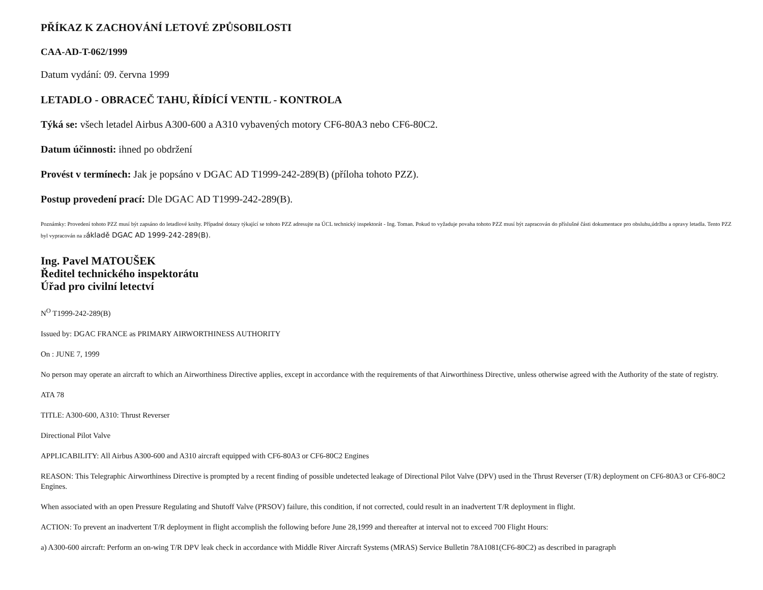PŘÍKAZ K ZACHOVÁNÍ LETOVÉ ZPŮSOBILOSTI
CAA-AD-T-062/1999
Datum vydání: 09. června 1999
LETADLO - OBRACEČ TAHU, ŘÍDÍCÍ VENTIL - KONTROLA
Týká se: všech letadel Airbus A300-600 a A310 vybavených motory CF6-80A3 nebo CF6-80C2.
Datum účinnosti: ihned po obdržení
Provést v termínech: Jak je popsáno v DGAC AD T1999-242-289(B) (příloha tohoto PZZ).
Postup provedení prací: Dle DGAC AD T1999-242-289(B).
Poznámky: Provedení tohoto PZZ musí být zapsáno do letadlové knihy. Případné dotazy týkající se tohoto PZZ adresujte na ÚCL technický inspektorát - Ing. Toman. Pokud to vyžaduje povaha tohoto PZZ musí být zapracován do příslušné části dokumentace pro obsluhu,údržbu a opravy letadla. Tento PZZ byl vypracován na základě DGAC AD 1999-242-289(B).
Ing. Pavel MATOUŠEK
Ředitel technického inspektorátu
Úřad pro civilní letectví
N<sup>O</sup> T1999-242-289(B)
Issued by: DGAC FRANCE as PRIMARY AIRWORTHINESS AUTHORITY
On : JUNE 7, 1999
No person may operate an aircraft to which an Airworthiness Directive applies, except in accordance with the requirements of that Airworthiness Directive, unless otherwise agreed with the Authority of the state of registry.
ATA 78
TITLE: A300-600, A310: Thrust Reverser
Directional Pilot Valve
APPLICABILITY: All Airbus A300-600 and A310 aircraft equipped with CF6-80A3 or CF6-80C2 Engines
REASON: This Telegraphic Airworthiness Directive is prompted by a recent finding of possible undetected leakage of Directional Pilot Valve (DPV) used in the Thrust Reverser (T/R) deployment on CF6-80A3 or CF6-80C2 Engines.
When associated with an open Pressure Regulating and Shutoff Valve (PRSOV) failure, this condition, if not corrected, could result in an inadvertent T/R deployment in flight.
ACTION: To prevent an inadvertent T/R deployment in flight accomplish the following before June 28,1999 and thereafter at interval not to exceed 700 Flight Hours:
a) A300-600 aircraft: Perform an on-wing T/R DPV leak check in accordance with Middle River Aircraft Systems (MRAS) Service Bulletin 78A1081(CF6-80C2) as described in paragraph